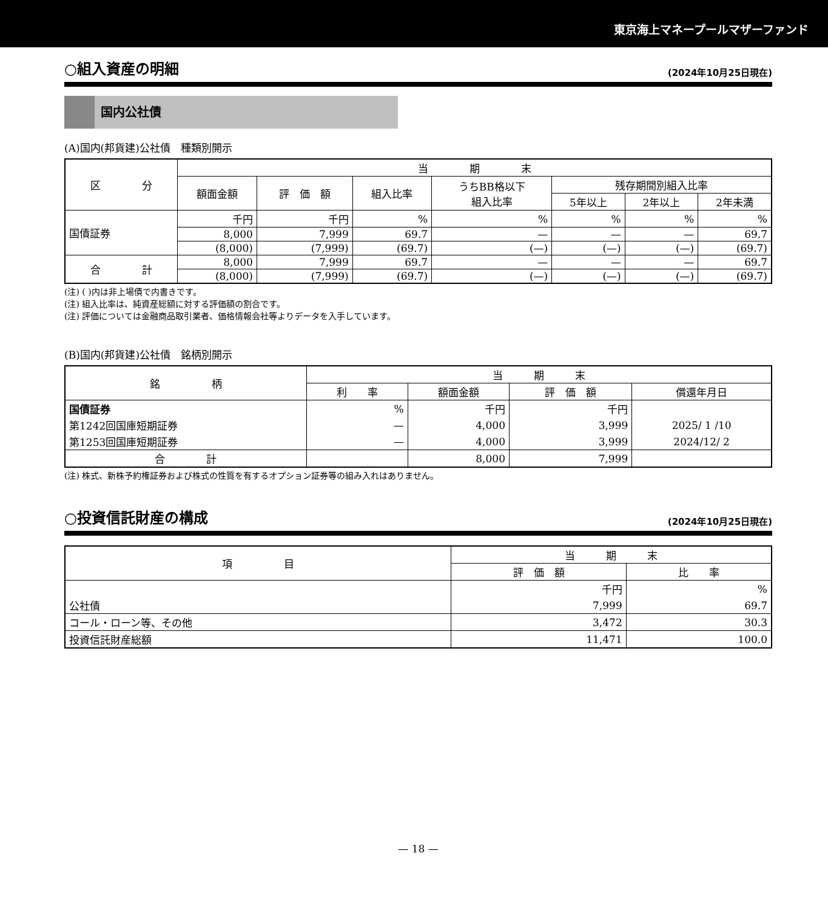東京海上マネープールマザーファンド
○組入資産の明細 (2024年10月25日現在)
国内公社債
(A)国内(邦貨建)公社債　種類別開示
| 区 分 | 当 期 末 | | | | | | |
| --- | --- | --- | --- | --- | --- | --- | --- |
| | 額面金額 | 評 価 額 | 組入比率 | うちBB格以下 組入比率 | 残存期間別組入比率 | | |
| | | | | | 5年以上 | 2年以上 | 2年未満 |
| 国債証券 | 千円 | 千円 | % | % | % | % | % |
| | 8,000 | 7,999 | 69.7 | — | — | — | 69.7 |
| | (8,000) | (7,999) | (69.7) | (—) | (—) | (—) | (69.7) |
| 合 計 | 8,000 | 7,999 | 69.7 | — | — | — | 69.7 |
| | (8,000) | (7,999) | (69.7) | (—) | (—) | (—) | (69.7) |
(注) ( )内は非上場債で内書きです。
(注) 組入比率は、純資産総額に対する評価額の割合です。
(注) 評価については金融商品取引業者、価格情報会社等よりデータを入手しています。
(B)国内(邦貨建)公社債　銘柄別開示
| 銘 柄 | 当 期 末 | | | |
| --- | --- | --- | --- | --- |
| | 利 率 | 額面金額 | 評 価 額 | 償還年月日 |
| 国債証券 | % | 千円 | 千円 | |
| 第1242回国庫短期証券 | — | 4,000 | 3,999 | 2025/ 1 /10 |
| 第1253回国庫短期証券 | — | 4,000 | 3,999 | 2024/12/ 2 |
| 合 計 | | 8,000 | 7,999 | |
(注) 株式、新株予約権証券および株式の性質を有するオプション証券等の組み入れはありません。
○投資信託財産の構成 (2024年10月25日現在)
| 項 目 | 当 期 末 | |
| --- | --- | --- |
| | 評 価 額 | 比 率 |
| | 千円 | % |
| 公社債 | 7,999 | 69.7 |
| コール・ローン等、その他 | 3,472 | 30.3 |
| 投資信託財産総額 | 11,471 | 100.0 |
— 18 —